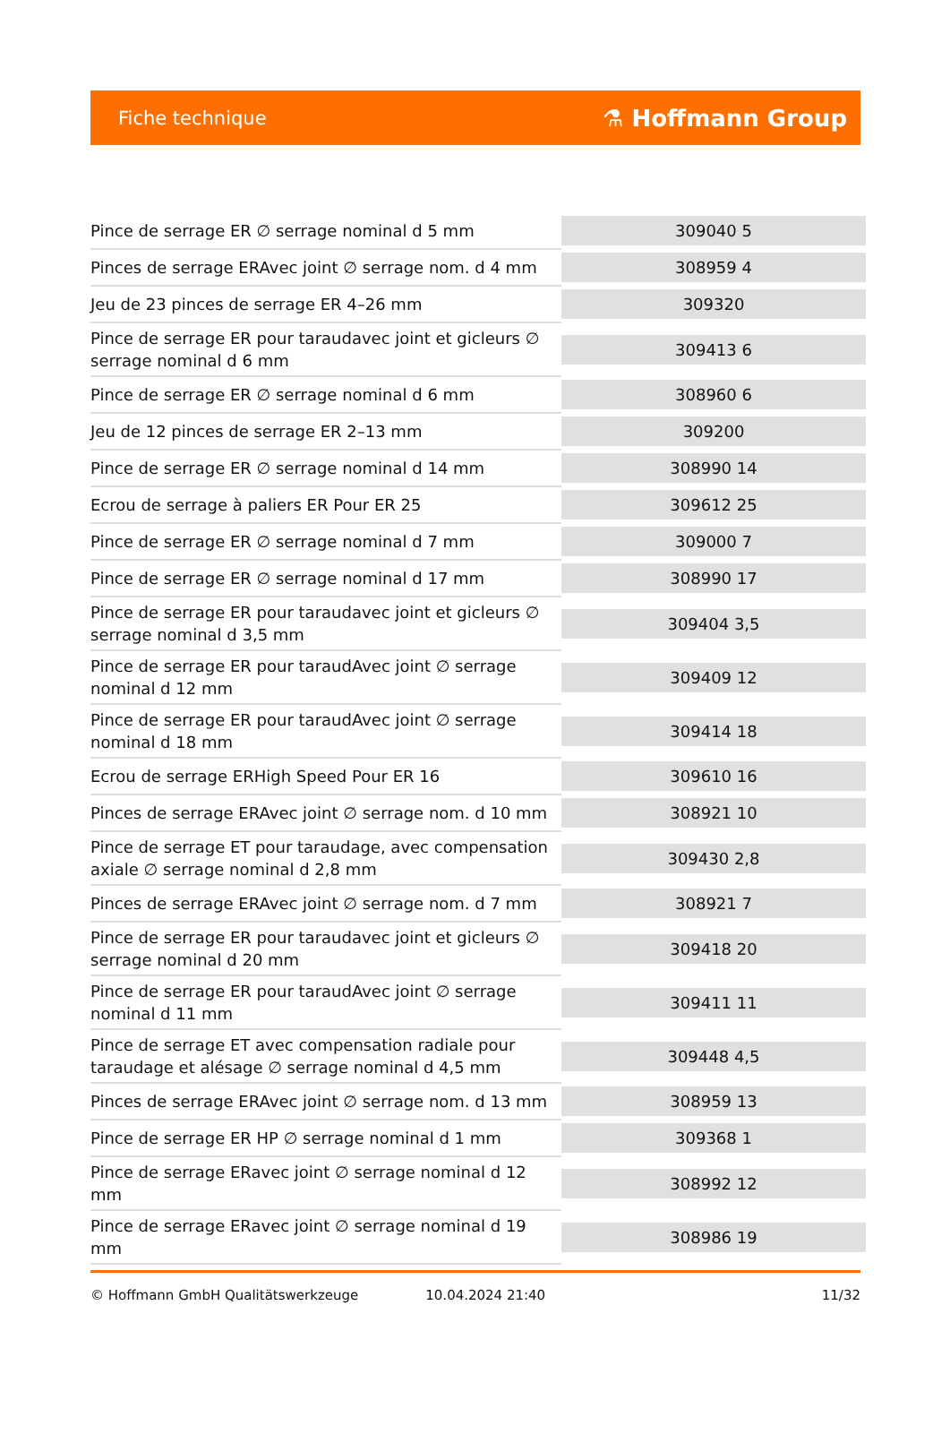Fiche technique
⚗ Hoffmann Group
| Pince de serrage ER ∅ serrage nominal d 5 mm | 309040 5 |
| Pinces de serrage ERAvec joint ∅ serrage nom. d 4 mm | 308959 4 |
| Jeu de 23 pinces de serrage ER 4–26 mm | 309320 |
| Pince de serrage ER pour taraudavec joint et gicleurs ∅ serrage nominal d 6 mm | 309413 6 |
| Pince de serrage ER ∅ serrage nominal d 6 mm | 308960 6 |
| Jeu de 12 pinces de serrage ER 2–13 mm | 309200 |
| Pince de serrage ER ∅ serrage nominal d 14 mm | 308990 14 |
| Ecrou de serrage à paliers ER Pour ER 25 | 309612 25 |
| Pince de serrage ER ∅ serrage nominal d 7 mm | 309000 7 |
| Pince de serrage ER ∅ serrage nominal d 17 mm | 308990 17 |
| Pince de serrage ER pour taraudavec joint et gicleurs ∅ serrage nominal d 3,5 mm | 309404 3,5 |
| Pince de serrage ER pour taraudAvec joint ∅ serrage nominal d 12 mm | 309409 12 |
| Pince de serrage ER pour taraudAvec joint ∅ serrage nominal d 18 mm | 309414 18 |
| Ecrou de serrage ERHigh Speed Pour ER 16 | 309610 16 |
| Pinces de serrage ERAvec joint ∅ serrage nom. d 10 mm | 308921 10 |
| Pince de serrage ET pour taraudage, avec compensation axiale ∅ serrage nominal d 2,8 mm | 309430 2,8 |
| Pinces de serrage ERAvec joint ∅ serrage nom. d 7 mm | 308921 7 |
| Pince de serrage ER pour taraudavec joint et gicleurs ∅ serrage nominal d 20 mm | 309418 20 |
| Pince de serrage ER pour taraudAvec joint ∅ serrage nominal d 11 mm | 309411 11 |
| Pince de serrage ET avec compensation radiale pour taraudage et alésage ∅ serrage nominal d 4,5 mm | 309448 4,5 |
| Pinces de serrage ERAvec joint ∅ serrage nom. d 13 mm | 308959 13 |
| Pince de serrage ER HP ∅ serrage nominal d 1 mm | 309368 1 |
| Pince de serrage ERavec joint ∅ serrage nominal d 12 mm | 308992 12 |
| Pince de serrage ERavec joint ∅ serrage nominal d 19 mm | 308986 19 |
© Hoffmann GmbH Qualitätswerkzeuge
10.04.2024 21:40 11/32